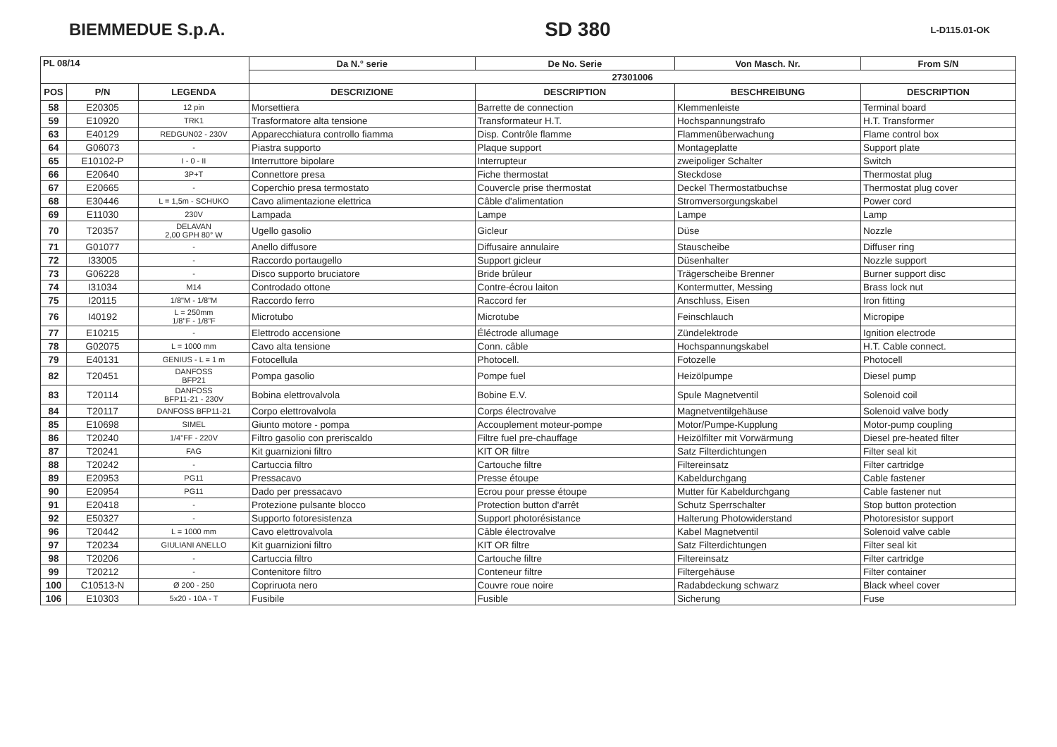BIEMMEDUE S.p.A. SD 380 L-D115.01-OK
| PL 08/14 | | | Da N.° serie | De No. Serie | Von Masch. Nr. | From S/N |
| --- | --- | --- | --- | --- | --- | --- |
| | | | 27301006 | | | |
| POS | P/N | LEGENDA | DESCRIZIONE | DESCRIPTION | BESCHREIBUNG | DESCRIPTION |
| 58 | E20305 | 12 pin | Morsettiera | Barrette de connection | Klemmenleiste | Terminal board |
| 59 | E10920 | TRK1 | Trasformatore alta tensione | Transformateur H.T. | Hochspannungstrafo | H.T. Transformer |
| 63 | E40129 | REDGUN02 - 230V | Apparecchiatura controllo fiamma | Disp. Contrôle flamme | Flammenüberwachung | Flame control box |
| 64 | G06073 | - | Piastra supporto | Plaque support | Montageplatte | Support plate |
| 65 | E10102-P | I - 0 - II | Interruttore bipolare | Interrupteur | zweipoliger Schalter | Switch |
| 66 | E20640 | 3P+T | Connettore presa | Fiche thermostat | Steckdose | Thermostat plug |
| 67 | E20665 | - | Coperchio presa termostato | Couvercle prise thermostat | Deckel Thermostatbuchse | Thermostat plug cover |
| 68 | E30446 | L = 1,5m - SCHUKO | Cavo alimentazione elettrica | Câble d'alimentation | Stromversorgungskabel | Power cord |
| 69 | E11030 | 230V | Lampada | Lampe | Lampe | Lamp |
| 70 | T20357 | DELAVAN 2,00 GPH 80° W | Ugello gasolio | Gicleur | Düse | Nozzle |
| 71 | G01077 | - | Anello diffusore | Diffusaire annulaire | Stauscheibe | Diffuser ring |
| 72 | I33005 | - | Raccordo portaugello | Support gicleur | Düsenhalter | Nozzle support |
| 73 | G06228 | - | Disco supporto bruciatore | Bride brûleur | Trägerscheibe Brenner | Burner support disc |
| 74 | I31034 | M14 | Controdado ottone | Contre-écrou laiton | Kontermutter, Messing | Brass lock nut |
| 75 | I20115 | 1/8"M - 1/8"M | Raccordo ferro | Raccord fer | Anschluss, Eisen | Iron fitting |
| 76 | I40192 | L = 250mm 1/8"F - 1/8"F | Microtubo | Microtube | Feinschlauch | Micropipe |
| 77 | E10215 | - | Elettrodo accensione | Éléctrode allumage | Zündelektrode | Ignition electrode |
| 78 | G02075 | L = 1000 mm | Cavo alta tensione | Conn. câble | Hochspannungskabel | H.T. Cable connect. |
| 79 | E40131 | GENIUS - L = 1 m | Fotocellula | Photocell. | Fotozelle | Photocell |
| 82 | T20451 | DANFOSS BFP21 | Pompa gasolio | Pompe fuel | Heizölpumpe | Diesel pump |
| 83 | T20114 | DANFOSS BFP11-21 - 230V | Bobina elettrovalvola | Bobine E.V. | Spule Magnetventil | Solenoid coil |
| 84 | T20117 | DANFOSS BFP11-21 | Corpo elettrovalvola | Corps électrovalve | Magnetventilgehäuse | Solenoid valve body |
| 85 | E10698 | SIMEL | Giunto motore - pompa | Accouplement moteur-pompe | Motor/Pumpe-Kupplung | Motor-pump coupling |
| 86 | T20240 | 1/4"FF - 220V | Filtro gasolio con preriscaldo | Filtre fuel pre-chauffage | Heizölfilter mit Vorwärmung | Diesel pre-heated filter |
| 87 | T20241 | FAG | Kit guarnizioni filtro | KIT OR filtre | Satz Filterdichtungen | Filter seal kit |
| 88 | T20242 | - | Cartuccia filtro | Cartouche filtre | Filtereinsatz | Filter cartridge |
| 89 | E20953 | PG11 | Pressacavo | Presse étoupe | Kabeldurchgang | Cable fastener |
| 90 | E20954 | PG11 | Dado per pressacavo | Ecrou pour presse étoupe | Mutter für Kabeldurchgang | Cable fastener nut |
| 91 | E20418 | - | Protezione pulsante blocco | Protection button d'arrêt | Schutz Sperrschalter | Stop button protection |
| 92 | E50327 | - | Supporto fotoresistenza | Support photorésistance | Halterung Photowiderstand | Photoresistor support |
| 96 | T20442 | L = 1000 mm | Cavo elettrovalvola | Câble électrovalve | Kabel Magnetventil | Solenoid valve cable |
| 97 | T20234 | GIULIANI ANELLO | Kit guarnizioni filtro | KIT OR filtre | Satz Filterdichtungen | Filter seal kit |
| 98 | T20206 | - | Cartuccia filtro | Cartouche filtre | Filtereinsatz | Filter cartridge |
| 99 | T20212 | - | Contenitore filtro | Conteneur filtre | Filtergehäuse | Filter container |
| 100 | C10513-N | Ø 200 - 250 | Copriruota nero | Couvre roue noire | Radabdeckung schwarz | Black wheel cover |
| 106 | E10303 | 5x20 - 10A - T | Fusibile | Fusible | Sicherung | Fuse |